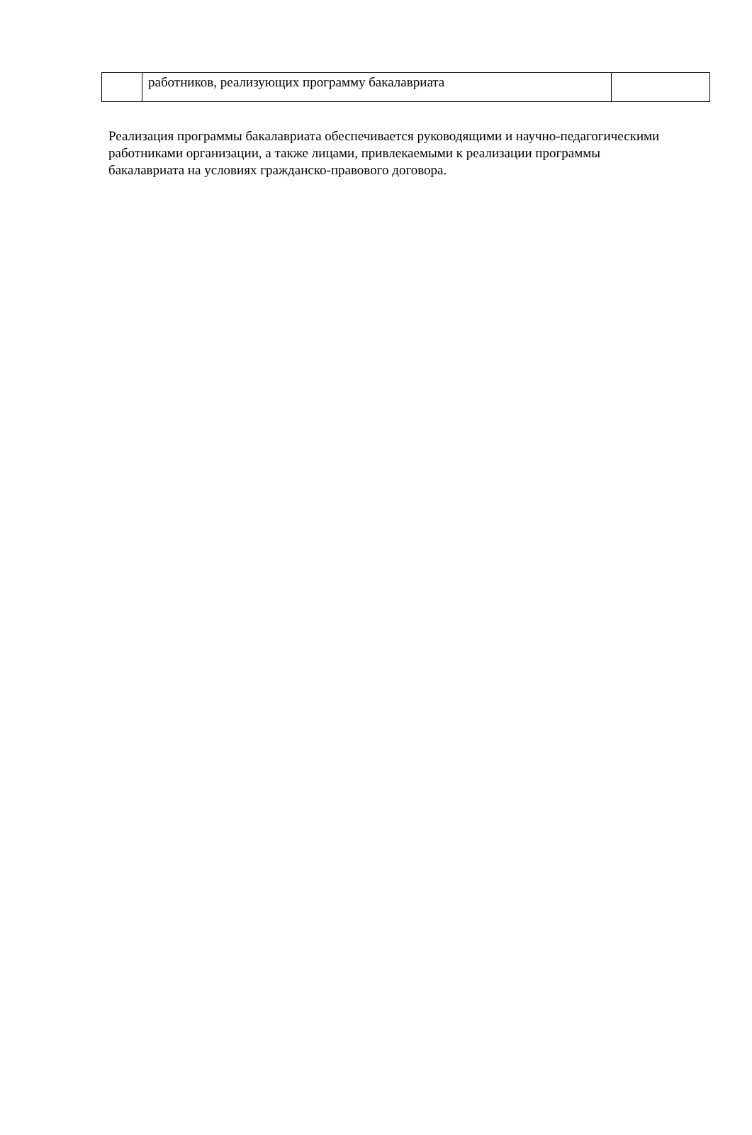| | работников, реализующих программу бакалавриата | |
Реализация программы бакалавриата обеспечивается руководящими и научно-педагогическими работниками организации, а также лицами, привлекаемыми к реализации программы бакалавриата на условиях гражданско-правового договора.